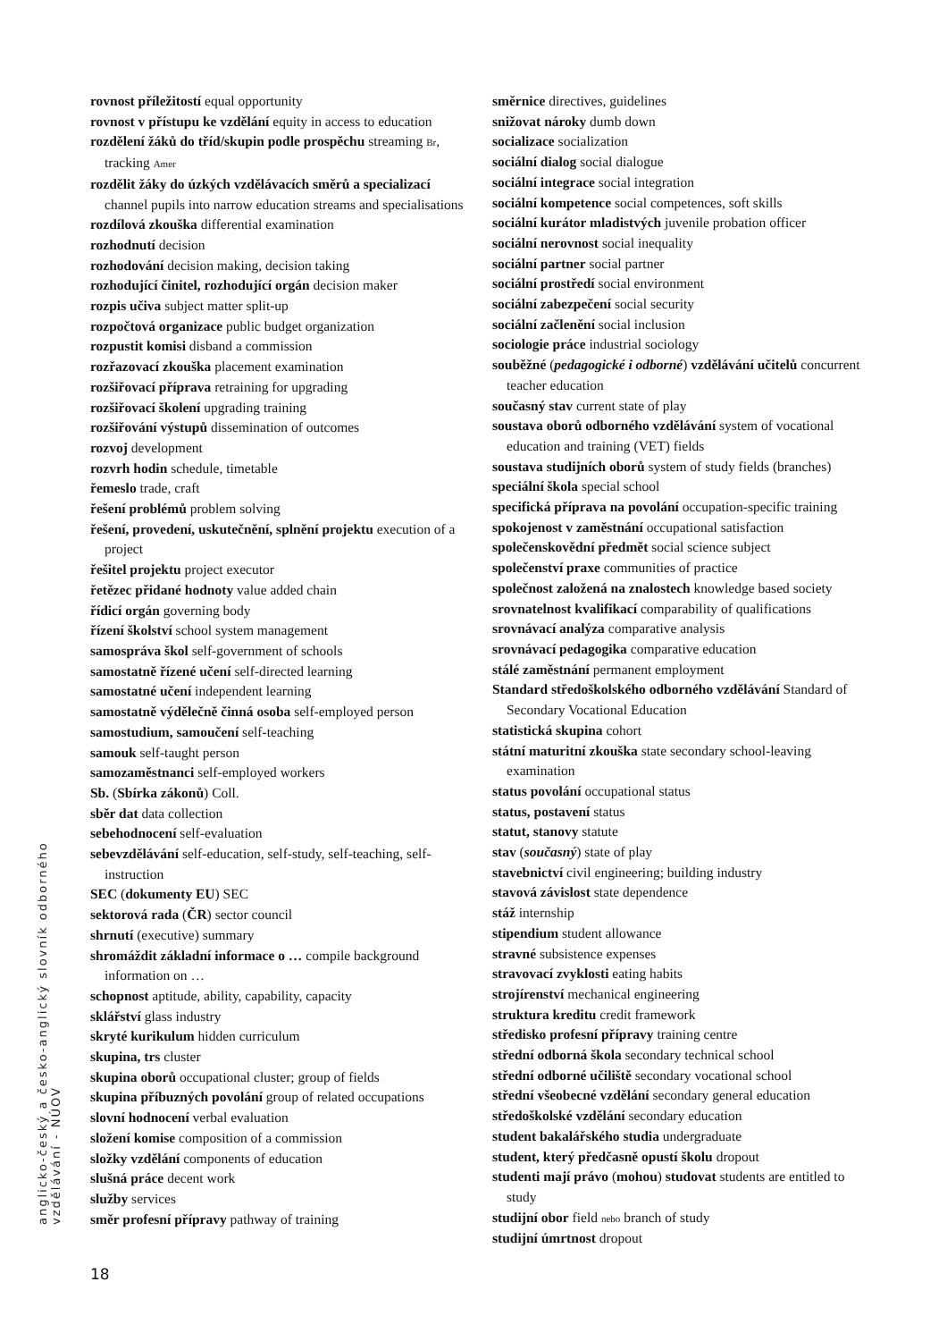anglicko-český a česko-anglický slovník odborného vzdělávání - NÚOV
rovnost příležitostí equal opportunity
rovnost v přístupu ke vzdělání equity in access to education
rozdělení žáků do tříd/skupin podle prospěchu streaming Br, tracking Amer
rozdělit žáky do úzkých vzdělávacích směrů a specializací channel pupils into narrow education streams and specialisations
rozdílová zkouška differential examination
rozhodnutí decision
rozhodování decision making, decision taking
rozhodující činitel, rozhodující orgán decision maker
rozpis učiva subject matter split-up
rozpočtová organizace public budget organization
rozpustit komisi disband a commission
rozřazovací zkouška placement examination
rozšiřovací příprava retraining for upgrading
rozšiřovací školení upgrading training
rozšiřování výstupů dissemination of outcomes
rozvoj development
rozvrh hodin schedule, timetable
řemeslo trade, craft
řešení problémů problem solving
řešení, provedení, uskutečnění, splnění projektu execution of a project
řešitel projektu project executor
řetězec přidané hodnoty value added chain
řídicí orgán governing body
řízení školství school system management
samospráva škol self-government of schools
samostatně řízené učení self-directed learning
samostatné učení independent learning
samostatně výdělečně činná osoba self-employed person
samostudium, samoučení self-teaching
samouk self-taught person
samozaměstnanci self-employed workers
Sb. (Sbírka zákonů) Coll.
sběr dat data collection
sebehodnocení self-evaluation
sebevzdělávání self-education, self-study, self-teaching, self-instruction
SEC (dokumenty EU) SEC
sektorová rada (ČR) sector council
shrnutí (executive) summary
shromáždit základní informace o … compile background information on …
schopnost aptitude, ability, capability, capacity
sklářství glass industry
skryté kurikulum hidden curriculum
skupina, trs cluster
skupina oborů occupational cluster; group of fields
skupina příbuzných povolání group of related occupations
slovní hodnocení verbal evaluation
složení komise composition of a commission
složky vzdělání components of education
slušná práce decent work
služby services
směr profesní přípravy pathway of training
směrnice directives, guidelines
snižovat nároky dumb down
socializace socialization
sociální dialog social dialogue
sociální integrace social integration
sociální kompetence social competences, soft skills
sociální kurátor mladistvých juvenile probation officer
sociální nerovnost social inequality
sociální partner social partner
sociální prostředí social environment
sociální zabezpečení social security
sociální začlenění social inclusion
sociologie práce industrial sociology
souběžné (pedagogické i odborné) vzdělávání učitelů concurrent teacher education
současný stav current state of play
soustava oborů odborného vzdělávání system of vocational education and training (VET) fields
soustava studijních oborů system of study fields (branches)
speciální škola special school
specifická příprava na povolání occupation-specific training
spokojenost v zaměstnání occupational satisfaction
společenskovědní předmět social science subject
společenství praxe communities of practice
společnost založená na znalostech knowledge based society
srovnatelnost kvalifikací comparability of qualifications
srovnávací analýza comparative analysis
srovnávací pedagogika comparative education
stálé zaměstnání permanent employment
Standard středoškolského odborného vzdělávání Standard of Secondary Vocational Education
statistická skupina cohort
státní maturitní zkouška state secondary school-leaving examination
status povolání occupational status
status, postavení status
statut, stanovy statute
stav (současný) state of play
stavebnictví civil engineering; building industry
stavová závislost state dependence
stáž internship
stipendium student allowance
stravné subsistence expenses
stravovací zvyklosti eating habits
strojírenství mechanical engineering
struktura kreditu credit framework
středisko profesní přípravy training centre
střední odborná škola secondary technical school
střední odborné učiliště secondary vocational school
střední všeobecné vzdělání secondary general education
středoškolské vzdělání secondary education
student bakalářského studia undergraduate
student, který předčasně opustí školu dropout
studenti mají právo (mohou) studovat students are entitled to study
studijní obor field nebo branch of study
studijní úmrtnost dropout
18